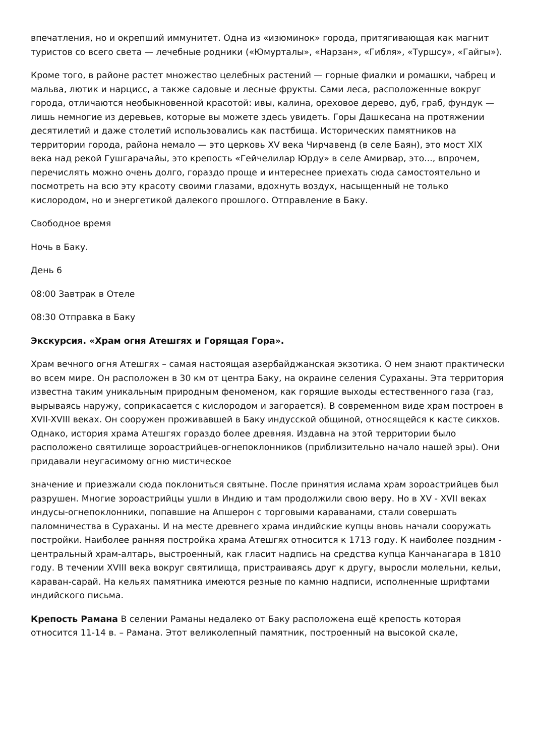впечатления, но и окрепший иммунитет. Одна из «изюминок» города, притягивающая как магнит туристов со всего света — лечебные родники («Юмурталы», «Нарзан», «Гибля», «Туршсу», «Гайгы»).
Кроме того, в районе растет множество целебных растений — горные фиалки и ромашки, чабрец и мальва, лютик и нарцисс, а также садовые и лесные фрукты. Сами леса, расположенные вокруг города, отличаются необыкновенной красотой: ивы, калина, ореховое дерево, дуб, граб, фундук — лишь немногие из деревьев, которые вы можете здесь увидеть. Горы Дашкесана на протяжении десятилетий и даже столетий использовались как пастбища. Исторических памятников на территории города, района немало — это церковь XV века Чирчавенд (в селе Баян), это мост XIX века над рекой Гушгарачайы, это крепость «Гейчелилар Юрду» в селе Амирвар, это..., впрочем, перечислять можно очень долго, гораздо проще и интереснее приехать сюда самостоятельно и посмотреть на всю эту красоту своими глазами, вдохнуть воздух, насыщенный не только кислородом, но и энергетикой далекого прошлого. Отправление в Баку.
Свободное время
Ночь в Баку.
День 6
08:00 Завтрак в Отеле
08:30 Отправка в Баку
Экскурсия. «Храм огня Атешгях и Горящая Гора».
Храм вечного огня Атешгях – самая настоящая азербайджанская экзотика. О нем знают практически во всем мире. Он расположен в 30 км от центра Баку, на окраине селения Сураханы. Эта территория известна таким уникальным природным феноменом, как горящие выходы естественного газа (газ, вырываясь наружу, соприкасается с кислородом и загорается). В современном виде храм построен в XVII-XVIII веках. Он сооружен проживавшей в Баку индусской общиной, относящейся к касте сикхов. Однако, история храма Атешгях гораздо более древняя. Издавна на этой территории было расположено святилище зороастрийцев-огнепоклонников (приблизительно начало нашей эры). Они придавали неугасимому огню мистическое
значение и приезжали сюда поклониться святыне. После принятия ислама храм зороастрийцев был разрушен. Многие зороастрийцы ушли в Индию и там продолжили свою веру. Но в XV - XVII веках индусы-огнепоклонники, попавшие на Апшерон с торговыми караванами, стали совершать паломничества в Сураханы. И на месте древнего храма индийские купцы вновь начали сооружать постройки. Наиболее ранняя постройка храма Атешгях относится к 1713 году. К наиболее поздним - центральный храм-алтарь, выстроенный, как гласит надпись на средства купца Канчанагара в 1810 году. В течении XVIII века вокруг святилища, пристраиваясь друг к другу, выросли молельни, кельи, караван-сарай. На кельях памятника имеются резные по камню надписи, исполненные шрифтами индийского письма.
Крепость Рамана В селении Раманы недалеко от Баку расположена ещё крепость которая относится 11-14 в. – Рамана. Этот великолепный памятник, построенный на высокой скале,